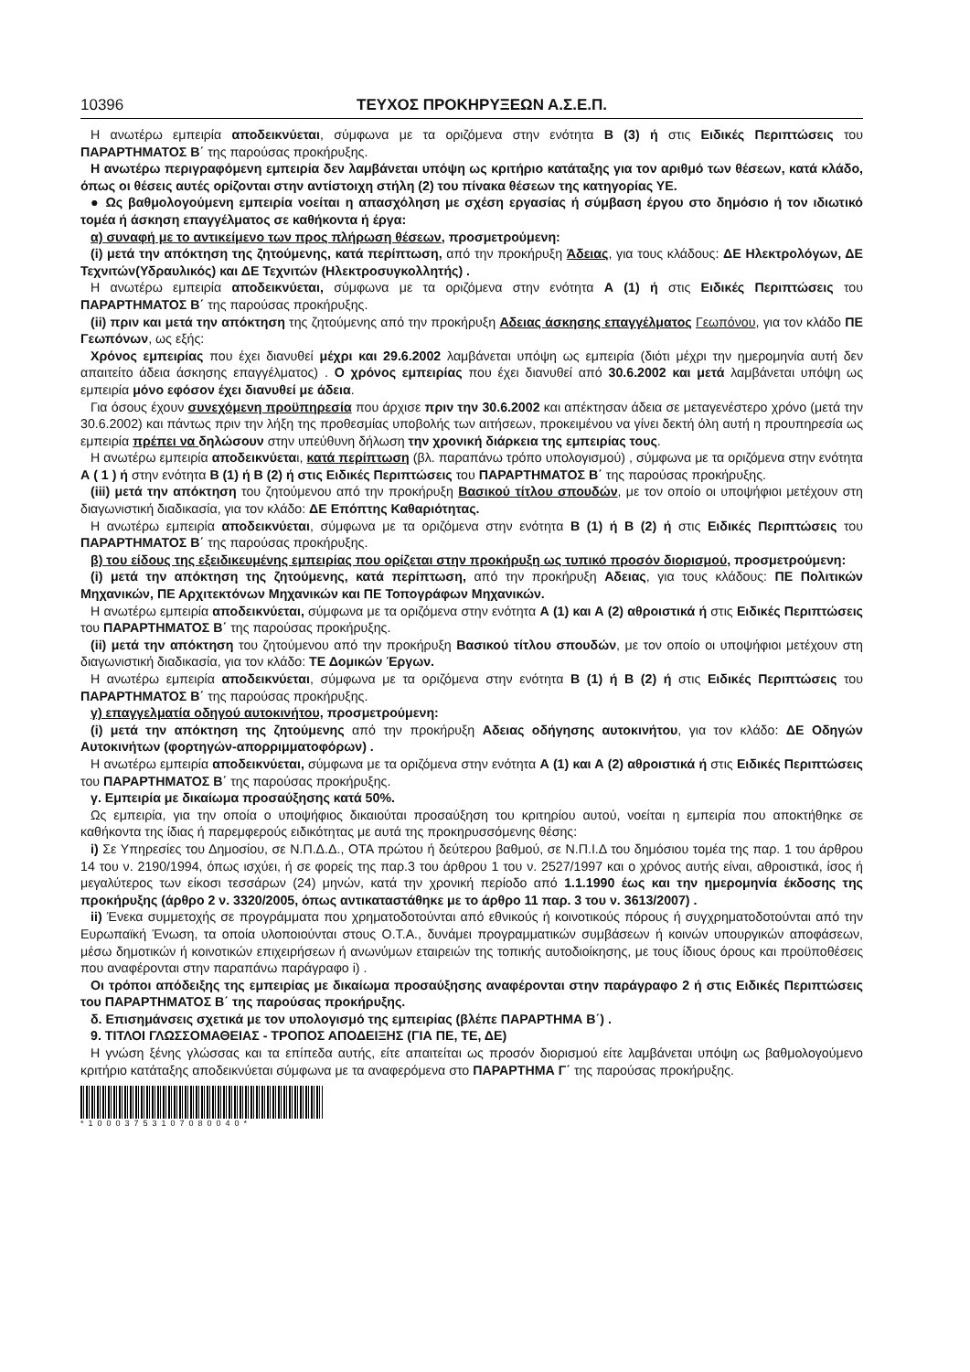10396 ΤΕΥΧΟΣ ΠΡΟΚΗΡΥΞΕΩΝ Α.Σ.Ε.Π.
Η ανωτέρω εμπειρία αποδεικνύεται, σύμφωνα με τα οριζόμενα στην ενότητα Β (3) ή στις Ειδικές Περιπτώσεις του ΠΑΡΑΡΤΗΜΑΤΟΣ Β΄ της παρούσας προκήρυξης.
Η ανωτέρω περιγραφόμενη εμπειρία δεν λαμβάνεται υπόψη ως κριτήριο κατάταξης για τον αριθμό των θέσεων, κατά κλάδο, όπως οι θέσεις αυτές ορίζονται στην αντίστοιχη στήλη (2) του πίνακα θέσεων της κατηγορίας ΥΕ.
● Ως βαθμολογούμενη εμπειρία νοείται η απασχόληση με σχέση εργασίας ή σύμβαση έργου στο δημόσιο ή τον ιδιωτικό τομέα ή άσκηση επαγγέλματος σε καθήκοντα ή έργα:
α) συναφή με το αντικείμενο των προς πλήρωση θέσεων, προσμετρούμενη:
(i) μετά την απόκτηση της ζητούμενης, κατά περίπτωση, από την προκήρυξη Άδειας, για τους κλάδους: ΔΕ Ηλεκτρολόγων, ΔΕ Τεχνιτών(Υδραυλικός) και ΔΕ Τεχνιτών (Ηλεκτροσυγκολλητής) .
Η ανωτέρω εμπειρία αποδεικνύεται, σύμφωνα με τα οριζόμενα στην ενότητα Α (1) ή στις Ειδικές Περιπτώσεις του ΠΑΡΑΡΤΗΜΑΤΟΣ Β΄ της παρούσας προκήρυξης.
(ii) πριν και μετά την απόκτηση της ζητούμενης από την προκήρυξη Αδειας άσκησης επαγγέλματος Γεωπόνου, για τον κλάδο ΠΕ Γεωπόνων, ως εξής:
Χρόνος εμπειρίας που έχει διανυθεί μέχρι και 29.6.2002 λαμβάνεται υπόψη ως εμπειρία (διότι μέχρι την ημερομηνία αυτή δεν απαιτείτο άδεια άσκησης επαγγέλματος) . Ο χρόνος εμπειρίας που έχει διανυθεί από 30.6.2002 και μετά λαμβάνεται υπόψη ως εμπειρία μόνο εφόσον έχει διανυθεί με άδεια.
Για όσους έχουν συνεχόμενη προϋπηρεσία που άρχισε πριν την 30.6.2002 και απέκτησαν άδεια σε μεταγενέστερο χρόνο (μετά την 30.6.2002) και πάντως πριν την λήξη της προθεσμίας υποβολής των αιτήσεων, προκειμένου να γίνει δεκτή όλη αυτή η προυπηρεσία ως εμπειρία πρέπει να δηλώσουν στην υπεύθυνη δήλωση την χρονική διάρκεια της εμπειρίας τους.
Η ανωτέρω εμπειρία αποδεικνύεται, κατά περίπτωση (βλ. παραπάνω τρόπο υπολογισμού) , σύμφωνα με τα οριζόμενα στην ενότητα Α ( 1 ) ή στην ενότητα Β (1) ή Β (2) ή στις Ειδικές Περιπτώσεις του ΠΑΡΑΡΤΗΜΑΤΟΣ Β΄ της παρούσας προκήρυξης.
(iii) μετά την απόκτηση του ζητούμενου από την προκήρυξη Βασικού τίτλου σπουδών, με τον οποίο οι υποψήφιοι μετέχουν στη διαγωνιστική διαδικασία, για τον κλάδο: ΔΕ Επόπτης Καθαριότητας.
Η ανωτέρω εμπειρία αποδεικνύεται, σύμφωνα με τα οριζόμενα στην ενότητα Β (1) ή Β (2) ή στις Ειδικές Περιπτώσεις του ΠΑΡΑΡΤΗΜΑΤΟΣ Β΄ της παρούσας προκήρυξης.
β) του είδους της εξειδικευμένης εμπειρίας που ορίζεται στην προκήρυξη ως τυπικό προσόν διορισμού, προσμετρούμενη:
(i) μετά την απόκτηση της ζητούμενης, κατά περίπτωση, από την προκήρυξη Αδειας, για τους κλάδους: ΠΕ Πολιτικών Μηχανικών, ΠΕ Αρχιτεκτόνων Μηχανικών και ΠΕ Τοπογράφων Μηχανικών.
Η ανωτέρω εμπειρία αποδεικνύεται, σύμφωνα με τα οριζόμενα στην ενότητα Α (1) και Α (2) αθροιστικά ή στις Ειδικές Περιπτώσεις του ΠΑΡΑΡΤΗΜΑΤΟΣ Β΄ της παρούσας προκήρυξης.
(ii) μετά την απόκτηση του ζητούμενου από την προκήρυξη Βασικού τίτλου σπουδών, με τον οποίο οι υποψήφιοι μετέχουν στη διαγωνιστική διαδικασία, για τον κλάδο: ΤΕ Δομικών Έργων.
Η ανωτέρω εμπειρία αποδεικνύεται, σύμφωνα με τα οριζόμενα στην ενότητα Β (1) ή Β (2) ή στις Ειδικές Περιπτώσεις του ΠΑΡΑΡΤΗΜΑΤΟΣ Β΄ της παρούσας προκήρυξης.
γ) επαγγελματία οδηγού αυτοκινήτου, προσμετρούμενη:
(i) μετά την απόκτηση της ζητούμενης από την προκήρυξη Αδειας οδήγησης αυτοκινήτου, για τον κλάδο: ΔΕ Οδηγών Αυτοκινήτων (φορτηγών-απορριμματοφόρων) .
Η ανωτέρω εμπειρία αποδεικνύεται, σύμφωνα με τα οριζόμενα στην ενότητα Α (1) και Α (2) αθροιστικά ή στις Ειδικές Περιπτώσεις του ΠΑΡΑΡΤΗΜΑΤΟΣ Β΄ της παρούσας προκήρυξης.
γ. Εμπειρία με δικαίωμα προσαύξησης κατά 50%.
Ως εμπειρία, για την οποία ο υποψήφιος δικαιούται προσαύξηση του κριτηρίου αυτού, νοείται η εμπειρία που αποκτήθηκε σε καθήκοντα της ίδιας ή παρεμφερούς ειδικότητας με αυτά της προκηρυσσόμενης θέσης:
i) Σε Υπηρεσίες του Δημοσίου, σε Ν.Π.Δ.Δ., ΟΤΑ πρώτου ή δεύτερου βαθμού, σε Ν.Π.Ι.Δ του δημόσιου τομέα της παρ. 1 του άρθρου 14 του ν. 2190/1994, όπως ισχύει, ή σε φορείς της παρ.3 του άρθρου 1 του ν. 2527/1997 και ο χρόνος αυτής είναι, αθροιστικά, ίσος ή μεγαλύτερος των είκοσι τεσσάρων (24) μηνών, κατά την χρονική περίοδο από 1.1.1990 έως και την ημερομηνία έκδοσης της προκήρυξης (άρθρο 2 ν. 3320/2005, όπως αντικαταστάθηκε με το άρθρο 11 παρ. 3 του ν. 3613/2007) .
ii) Ένεκα συμμετοχής σε προγράμματα που χρηματοδοτούνται από εθνικούς ή κοινοτικούς πόρους ή συγχρηματοδοτούνται από την Ευρωπαϊκή Ένωση, τα οποία υλοποιούνται στους Ο.Τ.Α., δυνάμει προγραμματικών συμβάσεων ή κοινών υπουργικών αποφάσεων, μέσω δημοτικών ή κοινοτικών επιχειρήσεων ή ανωνύμων εταιρειών της τοπικής αυτοδιοίκησης, με τους ίδιους όρους και προϋποθέσεις που αναφέρονται στην παραπάνω παράγραφο i) .
Οι τρόποι απόδειξης της εμπειρίας με δικαίωμα προσαύξησης αναφέρονται στην παράγραφο 2 ή στις Ειδικές Περιπτώσεις του ΠΑΡΑΡΤΗΜΑΤΟΣ Β΄ της παρούσας προκήρυξης.
δ. Επισημάνσεις σχετικά με τον υπολογισμό της εμπειρίας (βλέπε ΠΑΡΑΡΤΗΜΑ Β΄) .
9. ΤΙΤΛΟΙ ΓΛΩΣΣΟΜΑΘΕΙΑΣ - ΤΡΟΠΟΣ ΑΠΟΔΕΙΞΗΣ (ΓΙΑ ΠΕ, ΤΕ, ΔΕ)
Η γνώση ξένης γλώσσας και τα επίπεδα αυτής, είτε απαιτείται ως προσόν διορισμού είτε λαμβάνεται υπόψη ως βαθμολογούμενο κριτήριο κατάταξης αποδεικνύεται σύμφωνα με τα αναφερόμενα στο ΠΑΡΑΡΤΗΜΑ Γ΄ της παρούσας προκήρυξης.
*10003753107080040*